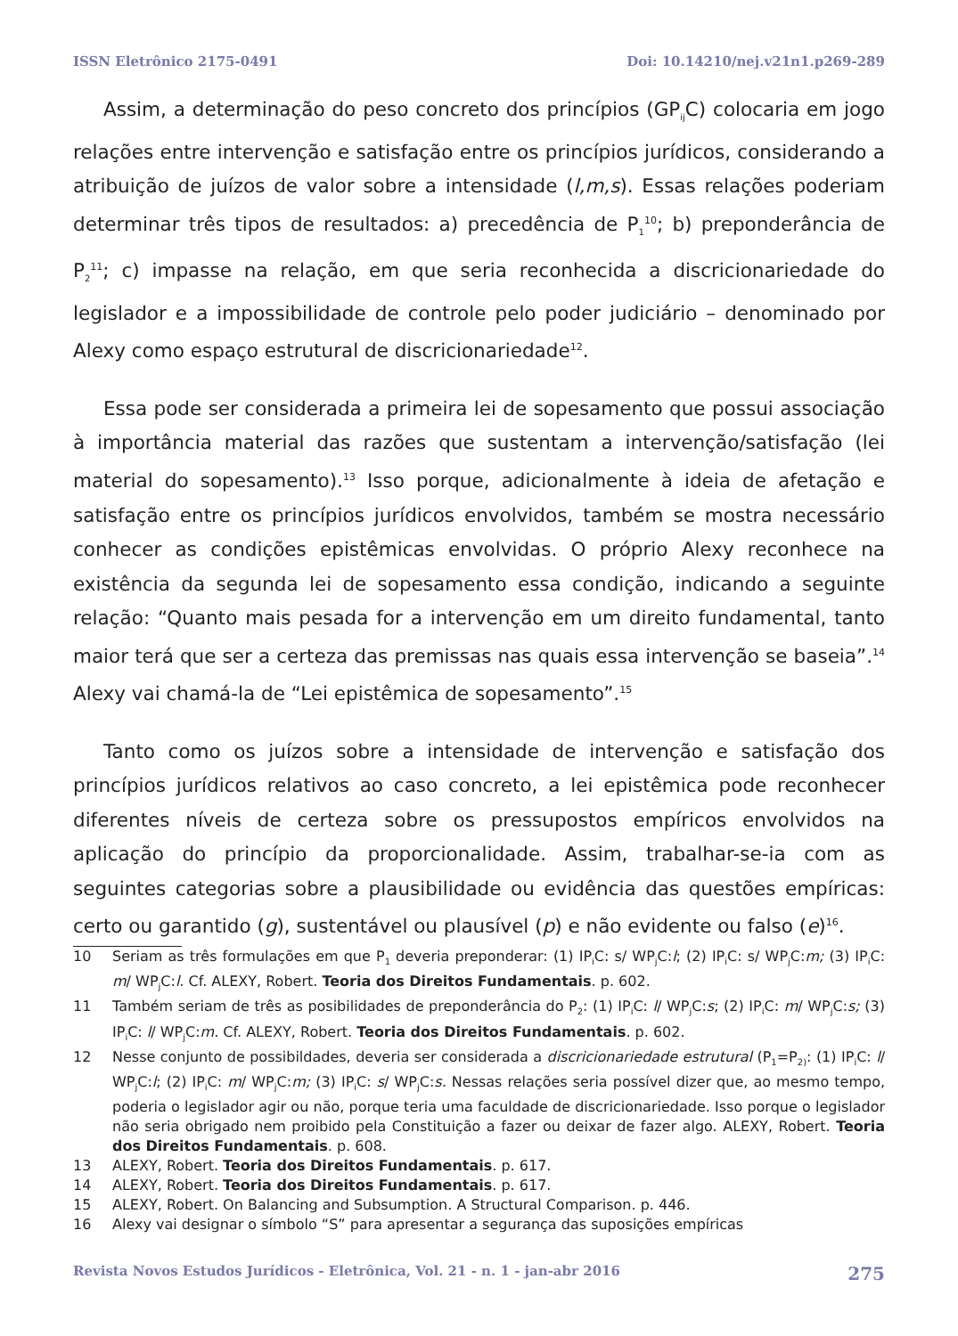ISSN Eletrônico 2175-0491 Doi: 10.14210/nej.v21n1.p269-289
Assim, a determinação do peso concreto dos princípios (GP<sub>ij</sub>C) colocaria em jogo relações entre intervenção e satisfação entre os princípios jurídicos, considerando a atribuição de juízos de valor sobre a intensidade (l,m,s). Essas relações poderiam determinar três tipos de resultados: a) precedência de P<sub>1</sub><sup>10</sup>; b) preponderância de P<sub>2</sub><sup>11</sup>; c) impasse na relação, em que seria reconhecida a discricionariedade do legislador e a impossibilidade de controle pelo poder judiciário – denominado por Alexy como espaço estrutural de discricionariedade<sup>12</sup>.
Essa pode ser considerada a primeira lei de sopesamento que possui associação à importância material das razões que sustentam a intervenção/satisfação (lei material do sopesamento).<sup>13</sup> Isso porque, adicionalmente à ideia de afetação e satisfação entre os princípios jurídicos envolvidos, também se mostra necessário conhecer as condições epistêmicas envolvidas. O próprio Alexy reconhece na existência da segunda lei de sopesamento essa condição, indicando a seguinte relação: “Quanto mais pesada for a intervenção em um direito fundamental, tanto maior terá que ser a certeza das premissas nas quais essa intervenção se baseia”.<sup>14</sup> Alexy vai chamá-la de “Lei epistêmica de sopesamento”.<sup>15</sup>
Tanto como os juízos sobre a intensidade de intervenção e satisfação dos princípios jurídicos relativos ao caso concreto, a lei epistêmica pode reconhecer diferentes níveis de certeza sobre os pressupostos empíricos envolvidos na aplicação do princípio da proporcionalidade. Assim, trabalhar-se-ia com as seguintes categorias sobre a plausibilidade ou evidência das questões empíricas: certo ou garantido (g), sustentável ou plausível (p) e não evidente ou falso (e)<sup>16</sup>.
10 Seriam as três formulações em que P<sub>1</sub> deveria preponderar: (1) IP<sub>i</sub>C: s/ WP<sub>j</sub>C:l; (2) IP<sub>i</sub>C: s/ WP<sub>j</sub>C:m; (3) IP<sub>i</sub>C: m/ WP<sub>j</sub>C:l. Cf. ALEXY, Robert. Teoria dos Direitos Fundamentais. p. 602.
11 Também seriam de três as posibilidades de preponderância do P<sub>2</sub>: (1) IP<sub>i</sub>C: l/ WP<sub>j</sub>C:s; (2) IP<sub>i</sub>C: m/ WP<sub>j</sub>C:s; (3) IP<sub>i</sub>C: l/ WP<sub>j</sub>C:m. Cf. ALEXY, Robert. Teoria dos Direitos Fundamentais. p. 602.
12 Nesse conjunto de possibildades, deveria ser considerada a discricionariedade estrutural (P<sub>1</sub>=P<sub>2)</sub>: (1) IP<sub>i</sub>C: l/ WP<sub>j</sub>C:l; (2) IP<sub>i</sub>C: m/ WP<sub>j</sub>C:m; (3) IP<sub>i</sub>C: s/ WP<sub>j</sub>C:s. Nessas relações seria possível dizer que, ao mesmo tempo, poderia o legislador agir ou não, porque teria uma faculdade de discricionariedade. Isso porque o legislador não seria obrigado nem proibido pela Constituição a fazer ou deixar de fazer algo. ALEXY, Robert. Teoria dos Direitos Fundamentais. p. 608.
13 ALEXY, Robert. Teoria dos Direitos Fundamentais. p. 617.
14 ALEXY, Robert. Teoria dos Direitos Fundamentais. p. 617.
15 ALEXY, Robert. On Balancing and Subsumption. A Structural Comparison. p. 446.
16 Alexy vai designar o símbolo “S” para apresentar a segurança das suposições empíricas
Revista Novos Estudos Jurídicos - Eletrônica, Vol. 21 - n. 1 - jan-abr 2016 275